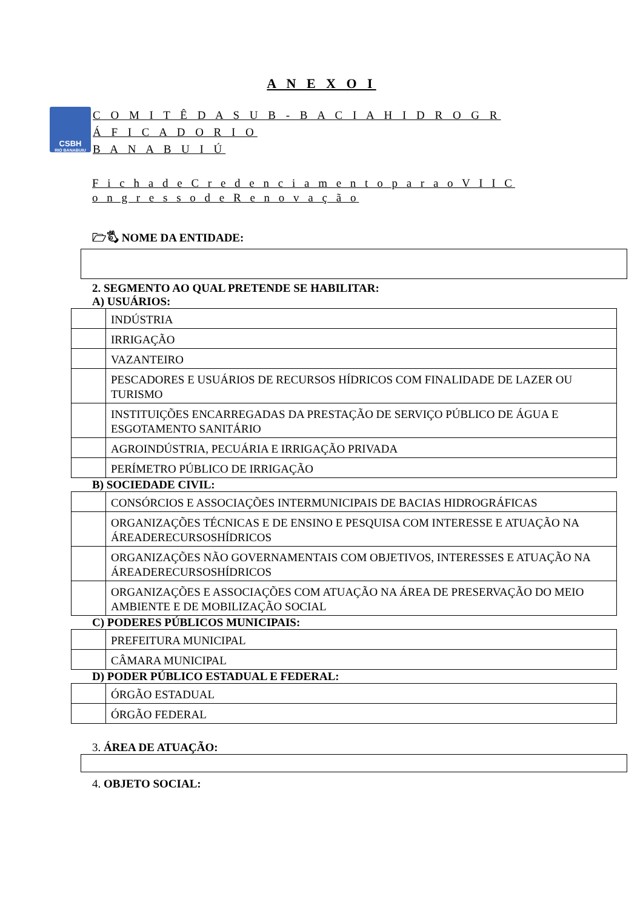A N E X O I
CSBH
RIO BANABUIU
C O M I T Ê D A S U B - B A C I A H I D R O G R Á F I C A D O R I O
B A N A B U I Ú
F i c h a d e C r e d e n c i a m e n t o p a r a o V I I C o n g r e s s o d e R e n o v a ç ã o
🗁🖏 NOME DA ENTIDADE:
2. SEGMENTO AO QUAL PRETENDE SE HABILITAR:
A) USUÁRIOS:
| | INDÚSTRIA |
| | IRRIGAÇÃO |
| | VAZANTEIRO |
| | PESCADORES E USUÁRIOS DE RECURSOS HÍDRICOS COM FINALIDADE DE LAZER OU TURISMO |
| | INSTITUIÇÕES ENCARREGADAS DA PRESTAÇÃO DE SERVIÇO PÚBLICO DE ÁGUA E ESGOTAMENTO SANITÁRIO |
| | AGROINDÚSTRIA, PECUÁRIA E IRRIGAÇÃO PRIVADA |
| | PERÍMETRO PÚBLICO DE IRRIGAÇÃO |
B) SOCIEDADE CIVIL:
| | CONSÓRCIOS E ASSOCIAÇÕES INTERMUNICIPAIS DE BACIAS HIDROGRÁFICAS |
| | ORGANIZAÇÕES TÉCNICAS E DE ENSINO E PESQUISA COM INTERESSE E ATUAÇÃO NA ÁREADERECURSOSHÍDRICOS |
| | ORGANIZAÇÕES NÃO GOVERNAMENTAIS COM OBJETIVOS, INTERESSES E ATUAÇÃO NA ÁREADERECURSOSHÍDRICOS |
| | ORGANIZAÇÕES E ASSOCIAÇÕES COM ATUAÇÃO NA ÁREA DE PRESERVAÇÃO DO MEIO AMBIENTE E DE MOBILIZAÇÃO SOCIAL |
C) PODERES PÚBLICOS MUNICIPAIS:
| | PREFEITURA MUNICIPAL |
| | CÂMARA MUNICIPAL |
D) PODER PÚBLICO ESTADUAL E FEDERAL:
| | ÓRGÃO ESTADUAL |
| | ÓRGÃO FEDERAL |
3. ÁREA DE ATUAÇÃO:
4. OBJETO SOCIAL: